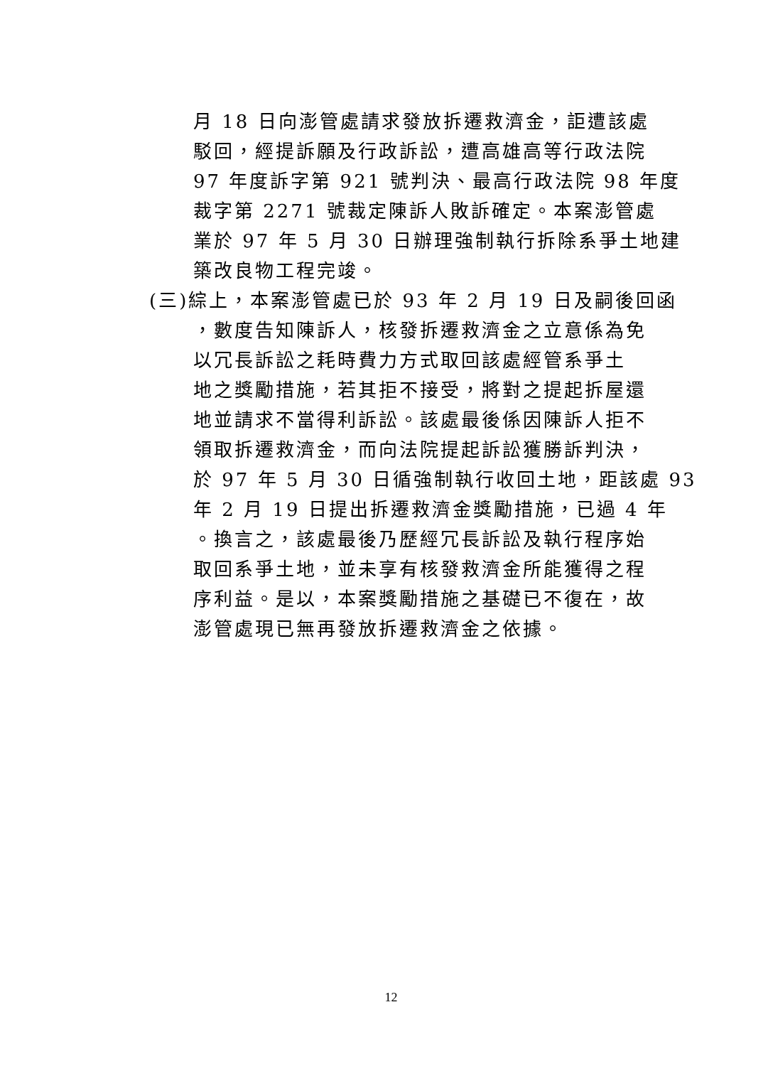月 18 日向澎管處請求發放拆遷救濟金，詎遭該處
駁回，經提訴願及行政訴訟，遭高雄高等行政法院
97 年度訴字第 921 號判決、最高行政法院 98 年度
裁字第 2271 號裁定陳訴人敗訴確定。本案澎管處
業於 97 年 5 月 30 日辦理強制執行拆除系爭土地建
築改良物工程完竣。
(三)綜上，本案澎管處已於 93 年 2 月 19 日及嗣後回函
，數度告知陳訴人，核發拆遷救濟金之立意係為免
以冗長訴訟之耗時費力方式取回該處經管系爭土
地之獎勵措施，若其拒不接受，將對之提起拆屋還
地並請求不當得利訴訟。該處最後係因陳訴人拒不
領取拆遷救濟金，而向法院提起訴訟獲勝訴判決，
於 97 年 5 月 30 日循強制執行收回土地，距該處 93
年 2 月 19 日提出拆遷救濟金獎勵措施，已過 4 年
。換言之，該處最後乃歷經冗長訴訟及執行程序始
取回系爭土地，並未享有核發救濟金所能獲得之程
序利益。是以，本案獎勵措施之基礎已不復在，故
澎管處現已無再發放拆遷救濟金之依據。
12